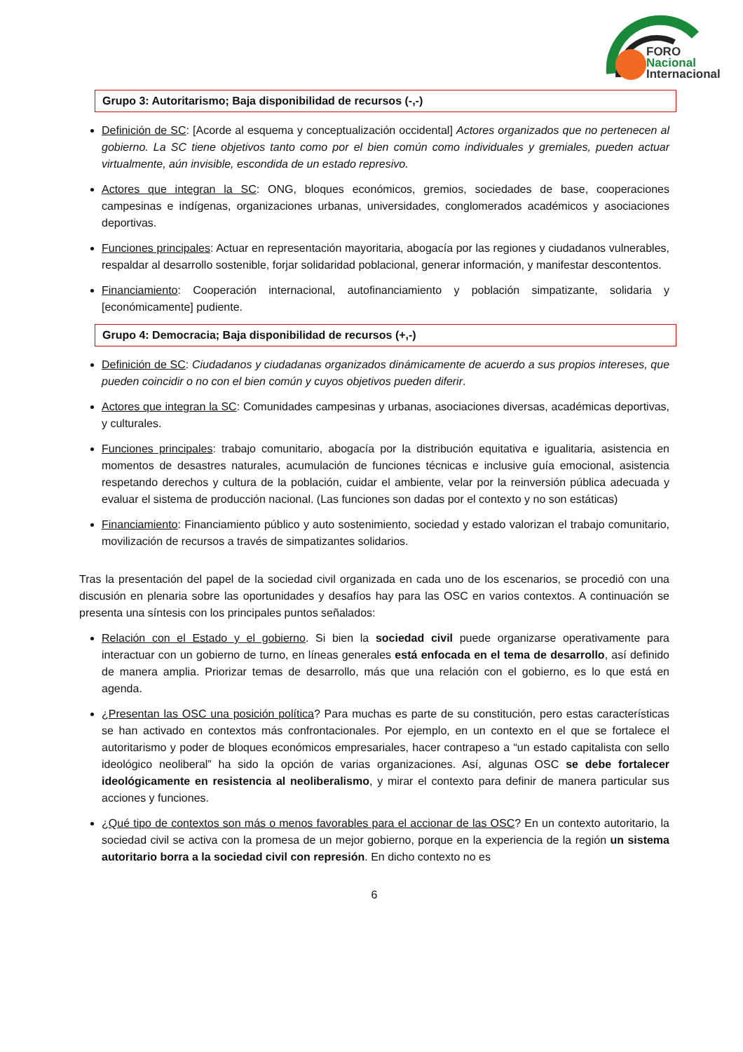FORO
Nacional
Internacional
Grupo 3: Autoritarismo; Baja disponibilidad de recursos (-,-)
Definición de SC: [Acorde al esquema y conceptualización occidental] Actores organizados que no pertenecen al gobierno. La SC tiene objetivos tanto como por el bien común como individuales y gremiales, pueden actuar virtualmente, aún invisible, escondida de un estado represivo.
Actores que integran la SC: ONG, bloques económicos, gremios, sociedades de base, cooperaciones campesinas e indígenas, organizaciones urbanas, universidades, conglomerados académicos y asociaciones deportivas.
Funciones principales: Actuar en representación mayoritaria, abogacía por las regiones y ciudadanos vulnerables, respaldar al desarrollo sostenible, forjar solidaridad poblacional, generar información, y manifestar descontentos.
Financiamiento: Cooperación internacional, autofinanciamiento y población simpatizante, solidaria y [económicamente] pudiente.
Grupo 4: Democracia; Baja disponibilidad de recursos (+,-)
Definición de SC: Ciudadanos y ciudadanas organizados dinámicamente de acuerdo a sus propios intereses, que pueden coincidir o no con el bien común y cuyos objetivos pueden diferir.
Actores que integran la SC: Comunidades campesinas y urbanas, asociaciones diversas, académicas deportivas, y culturales.
Funciones principales: trabajo comunitario, abogacía por la distribución equitativa e igualitaria, asistencia en momentos de desastres naturales, acumulación de funciones técnicas e inclusive guía emocional, asistencia respetando derechos y cultura de la población, cuidar el ambiente, velar por la reinversión pública adecuada y evaluar el sistema de producción nacional. (Las funciones son dadas por el contexto y no son estáticas)
Financiamiento: Financiamiento público y auto sostenimiento, sociedad y estado valorizan el trabajo comunitario, movilización de recursos a través de simpatizantes solidarios.
Tras la presentación del papel de la sociedad civil organizada en cada uno de los escenarios, se procedió con una discusión en plenaria sobre las oportunidades y desafíos hay para las OSC en varios contextos. A continuación se presenta una síntesis con los principales puntos señalados:
Relación con el Estado y el gobierno. Si bien la sociedad civil puede organizarse operativamente para interactuar con un gobierno de turno, en líneas generales está enfocada en el tema de desarrollo, así definido de manera amplia. Priorizar temas de desarrollo, más que una relación con el gobierno, es lo que está en agenda.
¿Presentan las OSC una posición política? Para muchas es parte de su constitución, pero estas características se han activado en contextos más confrontacionales. Por ejemplo, en un contexto en el que se fortalece el autoritarismo y poder de bloques económicos empresariales, hacer contrapeso a “un estado capitalista con sello ideológico neoliberal” ha sido la opción de varias organizaciones. Así, algunas OSC se debe fortalecer ideológicamente en resistencia al neoliberalismo, y mirar el contexto para definir de manera particular sus acciones y funciones.
¿Qué tipo de contextos son más o menos favorables para el accionar de las OSC? En un contexto autoritario, la sociedad civil se activa con la promesa de un mejor gobierno, porque en la experiencia de la región un sistema autoritario borra a la sociedad civil con represión. En dicho contexto no es
6